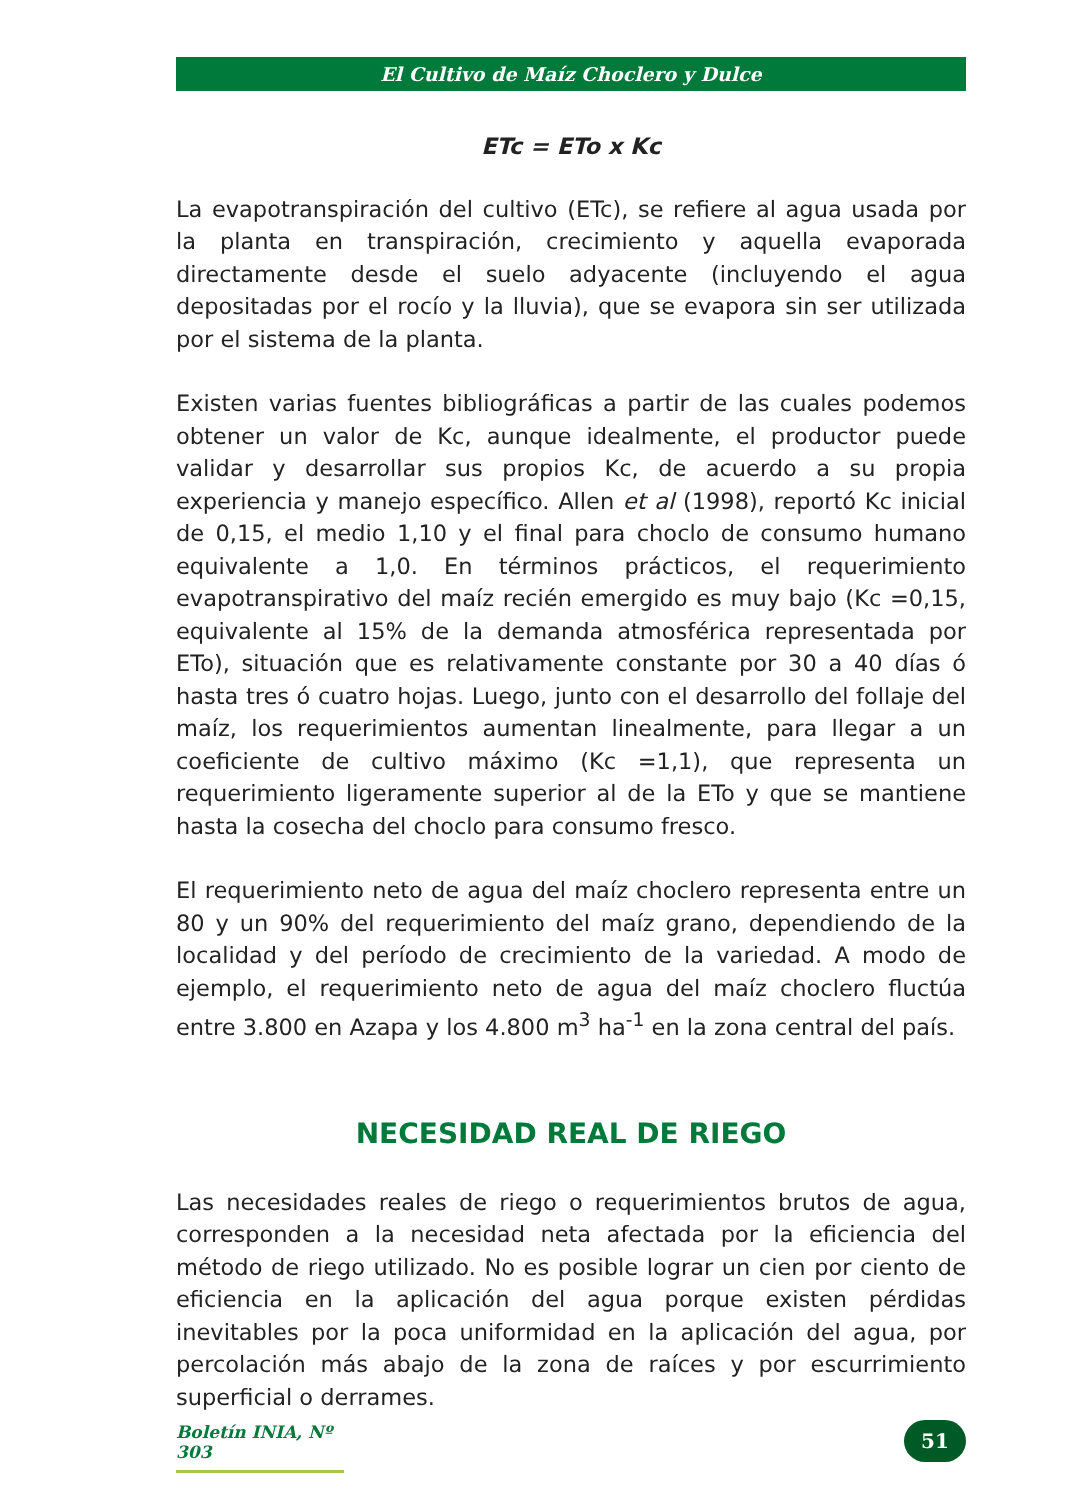El Cultivo de Maíz Choclero y Dulce
ETc = ETo x Kc
La evapotranspiración del cultivo (ETc), se refiere al agua usada por la planta en transpiración, crecimiento y aquella evaporada directamente desde el suelo adyacente (incluyendo el agua depositadas por el rocío y la lluvia), que se evapora sin ser utilizada por el sistema de la planta.
Existen varias fuentes bibliográficas a partir de las cuales podemos obtener un valor de Kc, aunque idealmente, el productor puede validar y desarrollar sus propios Kc, de acuerdo a su propia experiencia y manejo específico. Allen et al (1998), reportó Kc inicial de 0,15, el medio 1,10 y el final para choclo de consumo humano equivalente a 1,0. En términos prácticos, el requerimiento evapotranspirativo del maíz recién emergido es muy bajo (Kc =0,15, equivalente al 15% de la demanda atmosférica representada por ETo), situación que es relativamente constante por 30 a 40 días ó hasta tres ó cuatro hojas. Luego, junto con el desarrollo del follaje del maíz, los requerimientos aumentan linealmente, para llegar a un coeficiente de cultivo máximo (Kc =1,1), que representa un requerimiento ligeramente superior al de la ETo y que se mantiene hasta la cosecha del choclo para consumo fresco.
El requerimiento neto de agua del maíz choclero representa entre un 80 y un 90% del requerimiento del maíz grano, dependiendo de la localidad y del período de crecimiento de la variedad. A modo de ejemplo, el requerimiento neto de agua del maíz choclero fluctúa entre 3.800 en Azapa y los 4.800 m<sup>3</sup> ha<sup>-1</sup> en la zona central del país.
NECESIDAD REAL DE RIEGO
Las necesidades reales de riego o requerimientos brutos de agua, corresponden a la necesidad neta afectada por la eficiencia del método de riego utilizado. No es posible lograr un cien por ciento de eficiencia en la aplicación del agua porque existen pérdidas inevitables por la poca uniformidad en la aplicación del agua, por percolación más abajo de la zona de raíces y por escurrimiento superficial o derrames.
Boletín INIA, Nº 303
51